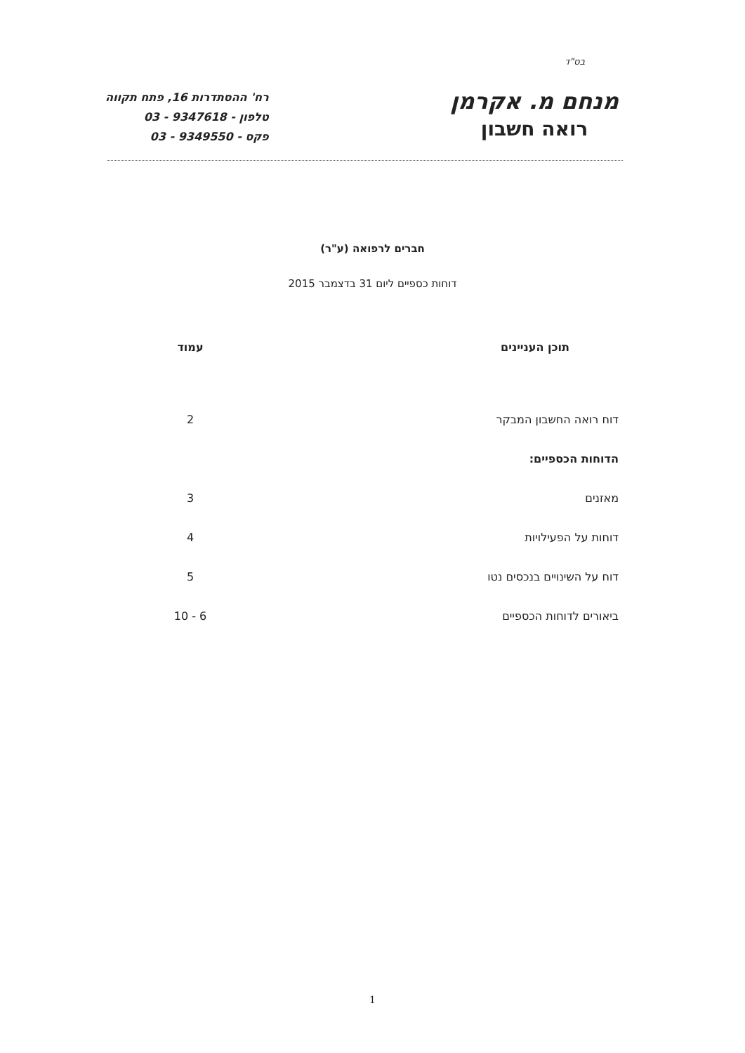בס"ד
מנחם מ. אקרמן
רואה חשבון
רח' ההסתדרות 16, פתח תקווה
טלפון - 9347618 - 03
פקס - 9349550 - 03
חברים לרפואה (ע"ר)
דוחות כספיים ליום 31 בדצמבר 2015
| תוכן העניינים | עמוד |
| --- | --- |
| דוח רואה החשבון המבקר | 2 |
| הדוחות הכספיים: | |
| מאזנים | 3 |
| דוחות על הפעילויות | 4 |
| דוח על השינויים בנכסים נטו | 5 |
| ביאורים לדוחות הכספיים | 6 - 10 |
1